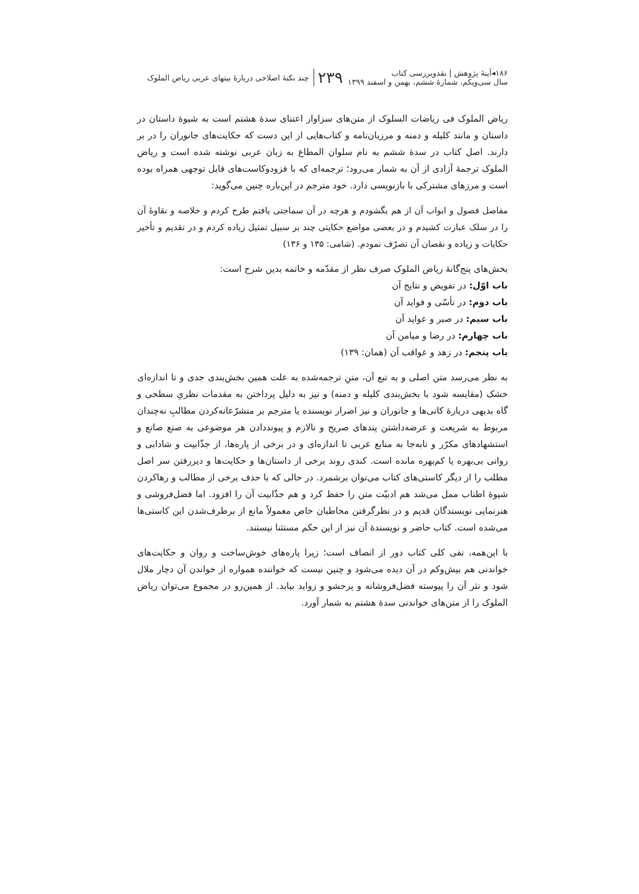۱۸۶◂آینهٔ پژوهش | نقدوبررسی کتاب
سال سی‌ویکم، شمارهٔ ششم، بهمن و اسفند ۱۳۹۹
۲۳۹
چند نکتهٔ اصلاحی دربارهٔ بیتهای عربی ریاض الملوک
ریاض الملوک فی ریاضات السلوک از متن‌های سزاوار اعتنای سدهٔ هشتم است به شیوهٔ داستان در داستان و مانند کلیله و دمنه و مرزبان‌نامه و کتاب‌هایی از این دست که حکایت‌های جانوران را در بر دارند. اصل کتاب در سدهٔ ششم به نام سلوان المطاع به زبان عربی نوشته شده است و ریاض الملوک ترجمهٔ آزادی از آن به شمار می‌رود؛ ترجمه‌ای که با فزودوکاست‌های قابل توجهی همراه بوده است و مرزهای مشترکی با بازنویسی دارد. خود مترجم در این‌باره چنین می‌گوید:
مفاصل فصول و ابواب آن از هم بگشودم و هرچه در آن سماجتی یافتم طرح کردم و خلاصه و نقاوهٔ آن را در سلک عبارت کشیدم و در بعضی مواضع حکایتی چند بر سبیل تمثیل زیاده کردم و در تقدیم و تأخیر حکایات و زیاده و نقصان آن تصرّف نمودم. (شامی: ۱۳۵ و ۱۳۶)
بخش‌های پنج‌گانهٔ ریاض الملوک صرف نظر از مقدّمه و خاتمه بدین شرح است:
باب اوّل: در تفویض و نتایج آن
باب دوم: در تأسّی و فواید آن
باب سیم: در صبر و عواید آن
باب چهارم: در رضا و میامن آن
باب پنجم: در زهد و عواقب آن (همان: ۱۳۹)
به نظر می‌رسد متن اصلی و به تبع آن، متنِ ترجمه‌شده به علت همین بخش‌بندی جدی و تا اندازه‌ای خشک (مقایسه شود با بخش‌بندی کلیله و دمنه) و نیز به دلیل پرداختن به مقدمات نظریِ سطحی و گاه بدیهی دربارهٔ کانی‌ها و جانوران و نیز اصرار نویسنده یا مترجم بر متشرّعانه‌کردن مطالبِ نه‌چندان مربوط به شریعت و عرضه‌داشتن پندهای صریح و نالازم و پیونددادن هر موضوعی به صنع صانع و استشهادهای مکرّر و نابه‌جا به منابع عربی تا اندازه‌ای و در برخی از پاره‌ها، از جذّابیت و شادابی و روانی بی‌بهره یا کم‌بهره مانده است. کندی روند برخی از داستان‌ها و حکایت‌ها و دیررفتن سر اصل مطلب را از دیگر کاستی‌های کتاب می‌توان برشمرد. در حالی که با حذف برخی از مطالب و رهاکردن شیوهٔ اطناب ممل می‌شد هم ادبیّت متن را حفظ کرد و هم جذّابیت آن را افزود. اما فضل‌فروشی و هنرنمایی نویسندگان قدیم و در نظرگرفتن مخاطبان خاص معمولاً مانع از برطرف‌شدن این کاستی‌ها می‌شده است. کتاب حاضر و نویسندهٔ آن نیز از این حکم مستثنا نیستند.
با این‌همه، نفی کلی کتاب دور از انصاف است؛ زیرا پاره‌های خوش‌ساخت و روان و حکایت‌های خواندنی هم بیش‌وکم در آن دیده می‌شود و چنین نیست که خواننده همواره از خواندن آن دچار ملال شود و نثر آن را پیوسته فضل‌فروشانه و پرحشو و زواید بیابد. از همین‌رو در مجموع می‌توان ریاض الملوک را از متن‌های خواندنی سدهٔ هشتم به شمار آورد.